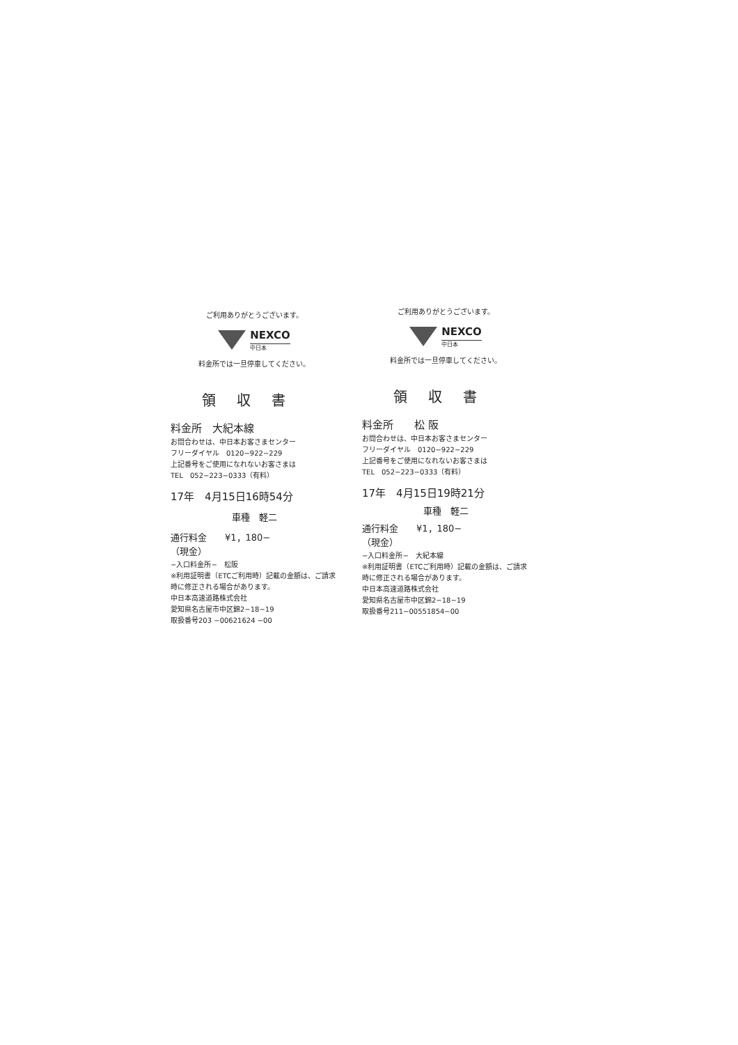ご利用ありがとうございます。
NEXCO
中日本
料金所では一旦停車してください。
領収書
料金所　大紀本線
お問合わせは、中日本お客さまセンター
フリーダイヤル　0120−922−229
上記番号をご使用になれないお客さまは
TEL　052−223−0333（有料）
17年　4月15日16時54分
車種　軽二
通行料金　　¥1，180−
（現金）
−入口料金所−　松阪
※利用証明書（ETCご利用時）記載の金額は、ご請求時に修正される場合があります。
中日本高速道路株式会社
愛知県名古屋市中区錦2−18−19
取扱番号203 −00621624 −00
ご利用ありがとうございます。
NEXCO
中日本
料金所では一旦停車してください。
領収書
料金所　　松 阪
お問合わせは、中日本お客さまセンター
フリーダイヤル　0120−922−229
上記番号をご使用になれないお客さまは
TEL　052−223−0333（有料）
17年　4月15日19時21分
車種　軽二
通行料金　　¥1，180−
（現金）
−入口料金所−　大紀本線
※利用証明書（ETCご利用時）記載の金額は、ご請求時に修正される場合があります。
中日本高速道路株式会社
愛知県名古屋市中区錦2−18−19
取扱番号211−00551854−00